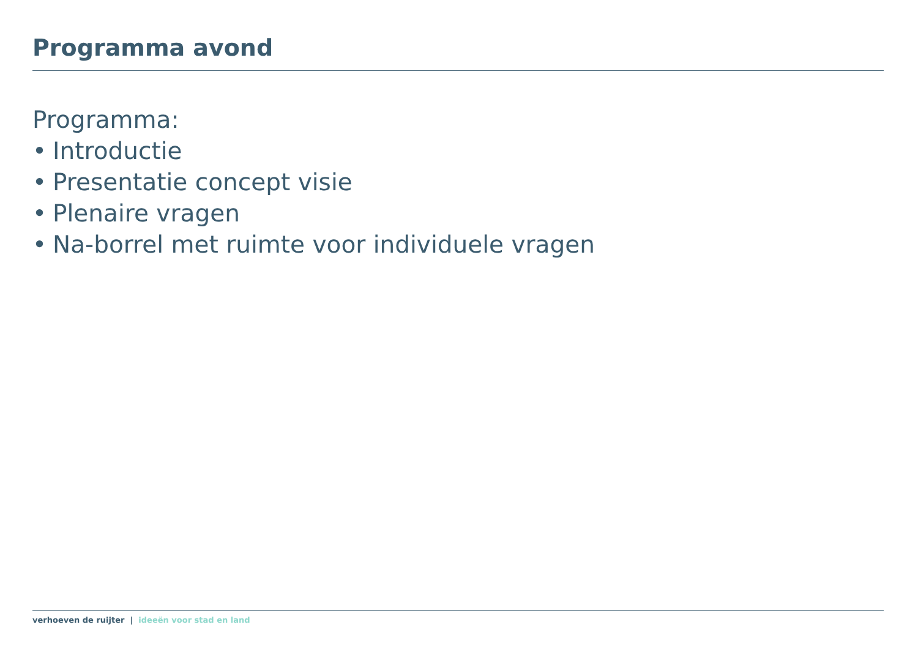Programma avond
Programma:
• Introductie
• Presentatie concept visie
• Plenaire vragen
• Na-borrel met ruimte voor individuele vragen
verhoeven de ruijter | ideeën voor stad en land